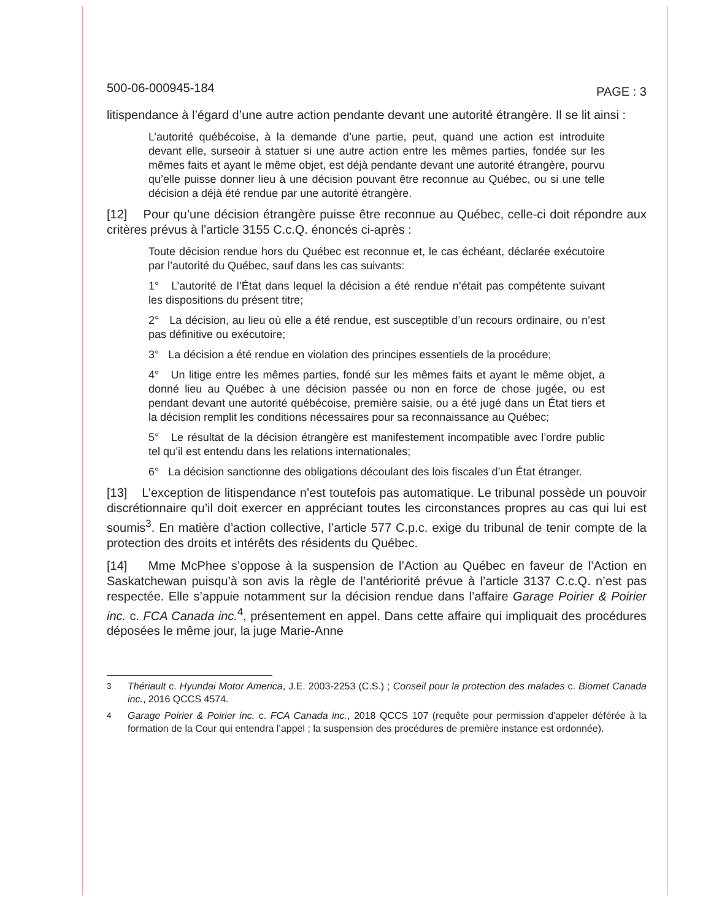500-06-000945-184 PAGE : 3
litispendance à l’égard d’une autre action pendante devant une autorité étrangère. Il se lit ainsi :
L’autorité québécoise, à la demande d’une partie, peut, quand une action est introduite devant elle, surseoir à statuer si une autre action entre les mêmes parties, fondée sur les mêmes faits et ayant le même objet, est déjà pendante devant une autorité étrangère, pourvu qu’elle puisse donner lieu à une décision pouvant être reconnue au Québec, ou si une telle décision a déjà été rendue par une autorité étrangère.
[12] Pour qu’une décision étrangère puisse être reconnue au Québec, celle-ci doit répondre aux critères prévus à l’article 3155 C.c.Q. énoncés ci-après :
Toute décision rendue hors du Québec est reconnue et, le cas échéant, déclarée exécutoire par l’autorité du Québec, sauf dans les cas suivants:
1° L’autorité de l’État dans lequel la décision a été rendue n’était pas compétente suivant les dispositions du présent titre;
2° La décision, au lieu où elle a été rendue, est susceptible d’un recours ordinaire, ou n’est pas définitive ou exécutoire;
3° La décision a été rendue en violation des principes essentiels de la procédure;
4° Un litige entre les mêmes parties, fondé sur les mêmes faits et ayant le même objet, a donné lieu au Québec à une décision passée ou non en force de chose jugée, ou est pendant devant une autorité québécoise, première saisie, ou a été jugé dans un État tiers et la décision remplit les conditions nécessaires pour sa reconnaissance au Québec;
5° Le résultat de la décision étrangère est manifestement incompatible avec l’ordre public tel qu’il est entendu dans les relations internationales;
6° La décision sanctionne des obligations découlant des lois fiscales d’un État étranger.
[13] L’exception de litispendance n’est toutefois pas automatique. Le tribunal possède un pouvoir discrétionnaire qu’il doit exercer en appréciant toutes les circonstances propres au cas qui lui est soumis<sup>3</sup>. En matière d’action collective, l’article 577 C.p.c. exige du tribunal de tenir compte de la protection des droits et intérêts des résidents du Québec.
[14] Mme McPhee s’oppose à la suspension de l’Action au Québec en faveur de l’Action en Saskatchewan puisqu’à son avis la règle de l’antériorité prévue à l’article 3137 C.c.Q. n’est pas respectée. Elle s’appuie notamment sur la décision rendue dans l’affaire Garage Poirier & Poirier inc. c. FCA Canada inc.<sup>4</sup>, présentement en appel. Dans cette affaire qui impliquait des procédures déposées le même jour, la juge Marie-Anne
<sup>3</sup> Thériault c. Hyundai Motor America, J.E. 2003-2253 (C.S.) ; Conseil pour la protection des malades c. Biomet Canada inc., 2016 QCCS 4574.
<sup>4</sup> Garage Poirier & Poirier inc. c. FCA Canada inc., 2018 QCCS 107 (requête pour permission d’appeler déférée à la formation de la Cour qui entendra l’appel ; la suspension des procédures de première instance est ordonnée).